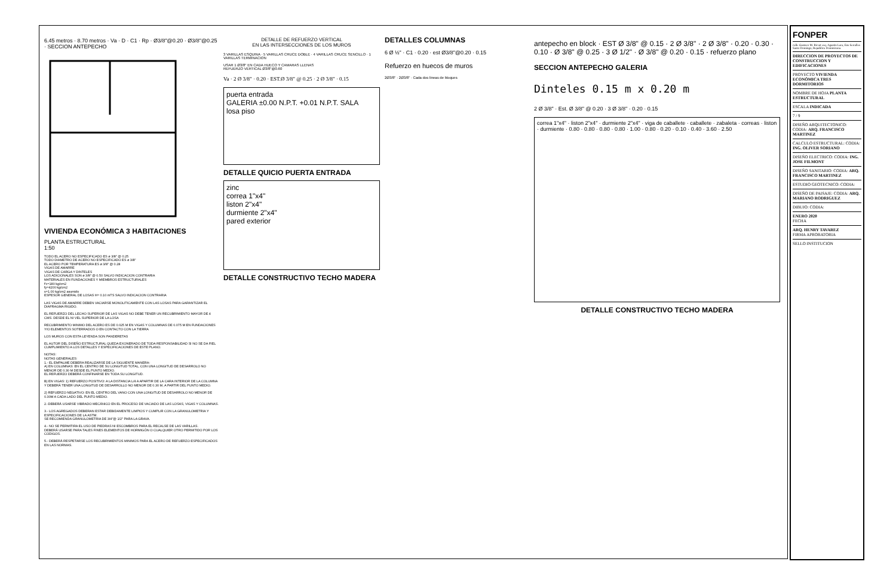6.45 metros · 8.70 metros · Va · D · C1 · Rp · Ø3/8"@0.20 · Ø3/8"@0.25 · SECCION ANTEPECHO
VIVIENDA ECONÓMICA 3 HABITACIONES
PLANTA ESTRUCTURAL
1:50
TODO EL ACERO NO ESPECIFICADO ES ø 3/8" @ 0.25
TODO DIAMETRO DE ACERO NO ESPECIFICADO ES ø 3/8"
EL ACERO POR TEMPERATURA ES ø 3/8" @ 0.28
VIGAS DE AMARRE
VIGAS DE CARGA Y DINTELES
LOS ADICIONALES SON ø 3/8" @ 0.50 SALVO INDICACION CONTRARIA
MATERIALES EN FUNDACIONES Y MIEMBROS ESTRUCTURALES
f'c=180 kg/cm2
fy=4200 kg/cm2
s=1.00 kg/cm2 asumido
ESPESOR GENERAL DE LOSAS H= 0.10 mTS SALVO INDICACION CONTRARIA
LAS VIGAS DE AMARRE DEBEN VACIARSE MONOLITICAMENTE CON LAS LOSAS PARA GARANTIZAR EL DIAFRAGMA RIGIDO.
EL REFUERZO DEL LECHO SUPERIOR DE LAS VIGAS NO DEBE TENER UN RECUBRIMIENTO MAYOR DE 4 CMS. DESDE EL NI VEL SUPERIOR DE LA LOSA
RECUBRIMIENTO MINIMO DEL ACERO ES DE 0.025 M EN VIGAS Y COLUMNAS DE 0.075 M EN FUNDACIONES Y/O ELEMENTOS SOTERRADOS O EN CONTACTO CON LA TIERRA
LOS MUROS CON ESTA LEYENDA SON PANDERETAS
EL AUTOR DEL DISEÑO ESTRUCTURAL QUEDA EXONERADO DE TODA RESPONSABILIDAD SI NO SE DA FIEL CUMPLIMIENTO A LOS DETALLES Y ESPECIFICACIONES DE ESTE PLANO.
NOTAS:
NOTAS GENERALES:
1.- EL EMPALME DEBERA REALIZARSE DE LA SIGUIENTE MANERA:
A) EN COLUMNAS: EN EL CENTRO DE SU LONGITUD TOTAL, CON UNA LONGITUD DE DESARROLO NO MENOR DE 0.30 M DESDE EL PUNTO MEDIO.
EL REFUERZO DEBERÁ CONFINARSE EN TODA SU LONGITUD.
B) EN VIGAS: 1) REFUERZO POSITIVO: A LA DISTANCIA L/4 A APARTIR DE LA CARA INTERIOR DE LA COLUMNA Y DEBERÁ TENER UNA LONGITUD DE DESARROLLO NO MENOR DE 0.30 M, A PARTIR DEL PUNTO MEDIO.
2) REFUERZO NEGATIVO: EN EL CENTRO DEL VANO CON UNA LONGITUD DE DESARROLO NO MENOR DE 0.30M A CADA LADO DEL PUNTO MEDIO.
2.-DEBERÁ USARSE VIBRADO MECÁNICO EN EL PROCESO DE VACIADO DE LAS LOSAS, VIGAS Y COLUMNAS.
3.- LOS AGREGADOS DEBERAN ESTAR DEBIDAMENTE LIMPIOS Y CUMPLIR CON LA GRANULOMETRIA Y ESPECIFICACIONES DE LA ASTM.
SE RECOMIENDA GRANULOMETRIA DE 3/4"@ 1/2" PARA LA GRAVA.
4.- NO SE PERMITIRA EL USO DE PIEDRAS NI ESCOMBROS PARA EL RECALSE DE LAS VARILLAS.
DEBERÁ USARSE PARA TALES FINES ELEMENTOS DE HORMIGÓN O CUALQUIER OTRO PERMITIDO POR LOS CODIGOS.
5.- DEBERÁ RESPETARSE LOS RECUBRIMIENTOS MINIMOS PARA EL ACERO DE REFUERZO ESPECIFICADOS EN LAS NORMAS.
DETALLE DE REFUERZO VERTICAL
EN LAS INTERSECCIONES DE LOS MUROS
3 VARILLAS ESQUINA · 5 VARILLAS CRUCE DOBLE · 4 VARILLAS CRUCE SENCILLO · 1 VARILLAS TERMINACION
USAR 1 Ø3/8" EN CADA HUECO Y CAMARAS LLENAS
REFUERZO VERTICAL Ø3/8"@0.60
Va · 2 Ø 3/8" · 0.20 · EST.Ø 3/8" @ 0.25 · 2 Ø 3/8" · 0.15
puerta entrada
GALERIA ±0.00 N.P.T. +0.01 N.P.T. SALA
losa piso
DETALLE QUICIO PUERTA ENTRADA
zinc
correa 1"x4"
liston 2"x4"
durmiente 2"x4"
pared exterior
DETALLE CONSTRUCTIVO TECHO MADERA
DETALLES COLUMNAS
6 Ø ½" · C1 · 0.20 · est Ø3/8"@0.20 · 0.15
Refuerzo en huecos de muros
2Ø3/8" · 2Ø3/8" · Cada dos lineas de bloques
antepecho en block · EST Ø 3/8" @ 0.15 · 2 Ø 3/8" · 2 Ø 3/8" · 0.20 · 0.30 · 0.10 · Ø 3/8" @ 0.25 · 3 Ø 1/2" · Ø 3/8" @ 0.20 · 0.15 · refuerzo plano
SECCION ANTEPECHO GALERIA
Dinteles 0.15 m x 0.20 m
2 Ø 3/8" · Est. Ø 3/8" @ 0.20 · 3 Ø 3/8" · 0.20 · 0.15
correa 1"x4" · liston 2"x4" · durmiente 2"x4" · viga de caballete · caballete · zabaleta · correas · liston · durmiente · 0.80 · 0.80 · 0.80 · 0.80 · 1.00 · 0.80 · 0.20 · 0.10 · 0.40 · 3.60 · 2.50
DETALLE CONSTRUCTIVO TECHO MADERA
FONPER
calle Gustavo M. Ricart esq. Agustin Lara, Ens Serralles Santo Domingo, Republica Dominicana.
DIRECCION DE PROYECTOS DE CONSTRUCCION Y EDIFICACIONES
PROYECTO VIVIENDA ECONÓMICA TRES DORMITORIOS
NOMBRE DE HOJA PLANTA ESTRUCTURAL
ESCALA INDICADA
7 / 9
DISEÑO ARQUITECTONICO: CODIA: ARQ. FRANCISCO MARTINEZ
CALCULO ESTRUCTURAL: CODIA: ING. OLIVER SORIANO
DISEÑO ELECTRICO: CODIA: ING. JOSE FILMONT
DISEÑO SANITARIO: CODIA: ARQ. FRANCISCO MARTINEZ
ESTUDIO GEOTECNICO: CODIA:
DISEÑO DE PAISAJE: CODIA: ARQ. MARIANO RODRIGUEZ
DIBUJO: CODIA:
ENERO 2020
FECHA
ARQ. HENRY TAVAREZ
FIRMA APROBATORIA
SELLO INSTITUCION